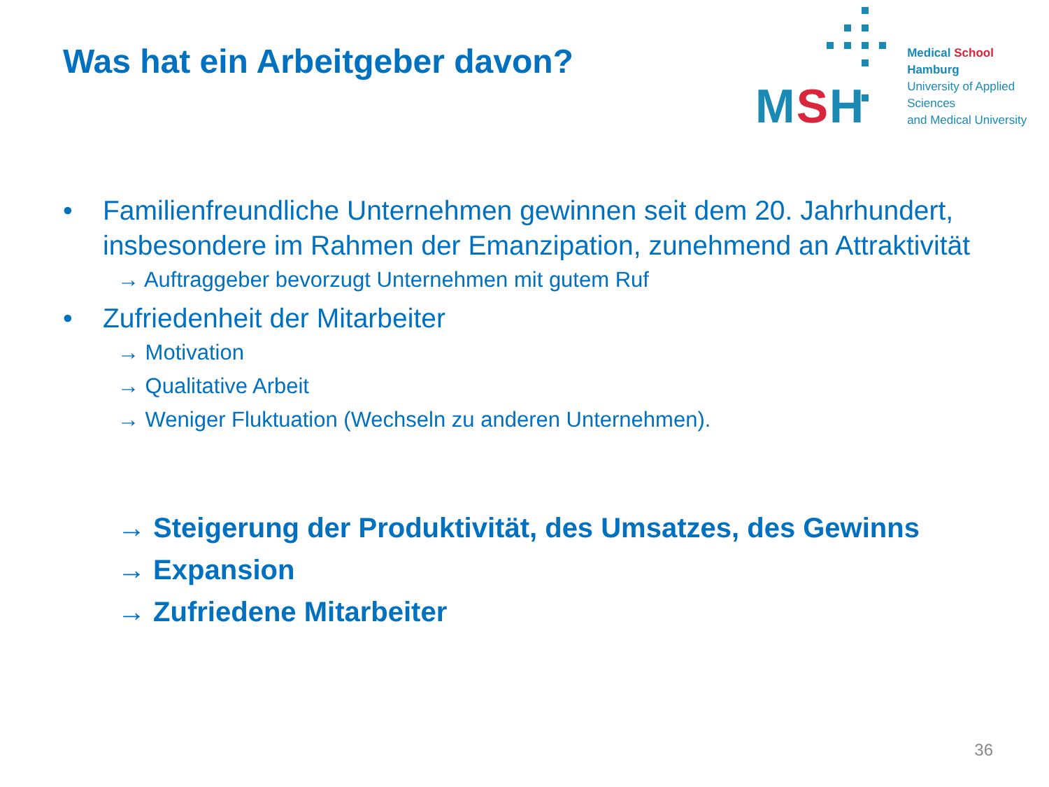Was hat ein Arbeitgeber davon?
MSH
Medical School Hamburg
University of Applied Sciences
and Medical University
• Familienfreundliche Unternehmen gewinnen seit dem 20. Jahrhundert, insbesondere im Rahmen der Emanzipation, zunehmend an Attraktivität
→ Auftraggeber bevorzugt Unternehmen mit gutem Ruf
• Zufriedenheit der Mitarbeiter
→ Motivation
→ Qualitative Arbeit
→ Weniger Fluktuation (Wechseln zu anderen Unternehmen).
→ Steigerung der Produktivität, des Umsatzes, des Gewinns
→ Expansion
→ Zufriedene Mitarbeiter
36